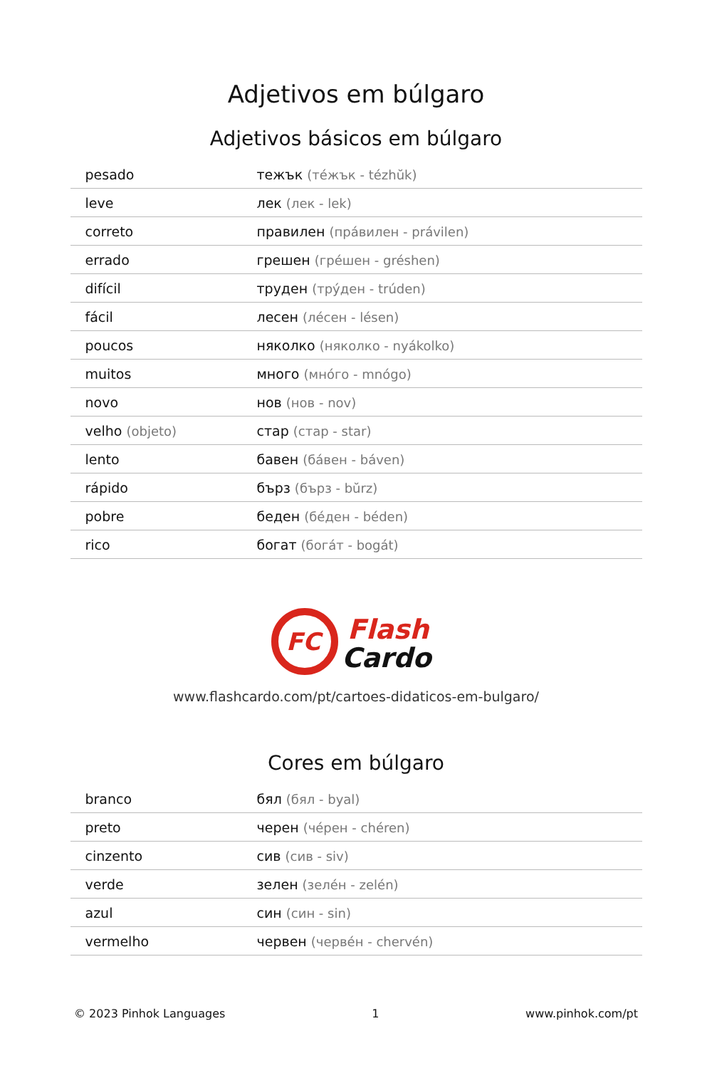Adjetivos em búlgaro
Adjetivos básicos em búlgaro
| pesado | тежък (тéжък - tézhŭk) |
| leve | лек (лек - lek) |
| correto | правилен (прáвилен - právilen) |
| errado | грешен (грéшен - gréshen) |
| difícil | труден (трýден - trúden) |
| fácil | лесен (лéсен - lésen) |
| poucos | няколко (някoлко - nyákolko) |
| muitos | много (мнóго - mnógo) |
| novo | нов (нов - nov) |
| velho (objeto) | стар (стар - star) |
| lento | бавен (бáвен - báven) |
| rápido | бърз (бърз - bŭrz) |
| pobre | беден (бéден - béden) |
| rico | богат (богáт - bogát) |
FC
Flash
Cardo
www.flashcardo.com/pt/cartoes-didaticos-em-bulgaro/
Cores em búlgaro
| branco | бял (бял - byal) |
| preto | черен (чéрен - chéren) |
| cinzento | сив (сив - siv) |
| verde | зелен (зелéн - zelén) |
| azul | син (син - sin) |
| vermelho | червен (червéн - chervén) |
© 2023 Pinhok Languages 1 www.pinhok.com/pt